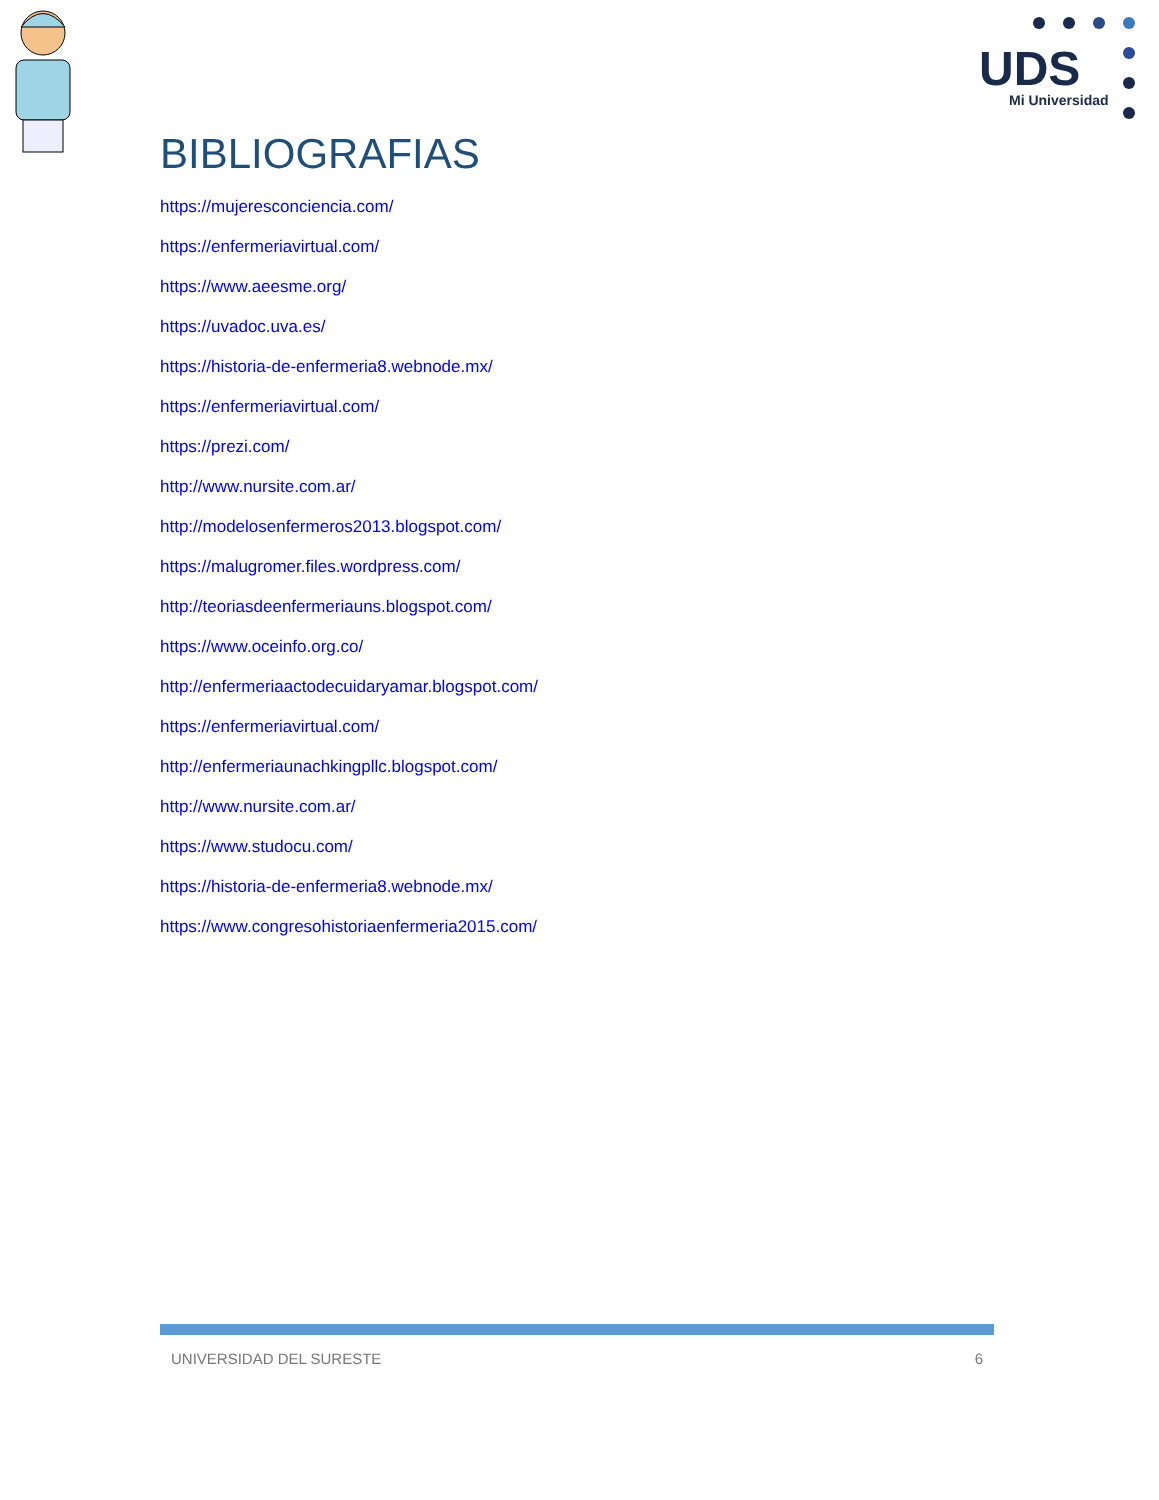UDS
Mi Universidad
BIBLIOGRAFIAS
https://mujeresconciencia.com/
https://enfermeriavirtual.com/
https://www.aeesme.org/
https://uvadoc.uva.es/
https://historia-de-enfermeria8.webnode.mx/
https://enfermeriavirtual.com/
https://prezi.com/
http://www.nursite.com.ar/
http://modelosenfermeros2013.blogspot.com/
https://malugromer.files.wordpress.com/
http://teoriasdeenfermeriauns.blogspot.com/
https://www.oceinfo.org.co/
http://enfermeriaactodecuidaryamar.blogspot.com/
https://enfermeriavirtual.com/
http://enfermeriaunachkingpllc.blogspot.com/
http://www.nursite.com.ar/
https://www.studocu.com/
https://historia-de-enfermeria8.webnode.mx/
https://www.congresohistoriaenfermeria2015.com/
UNIVERSIDAD DEL SURESTE 6